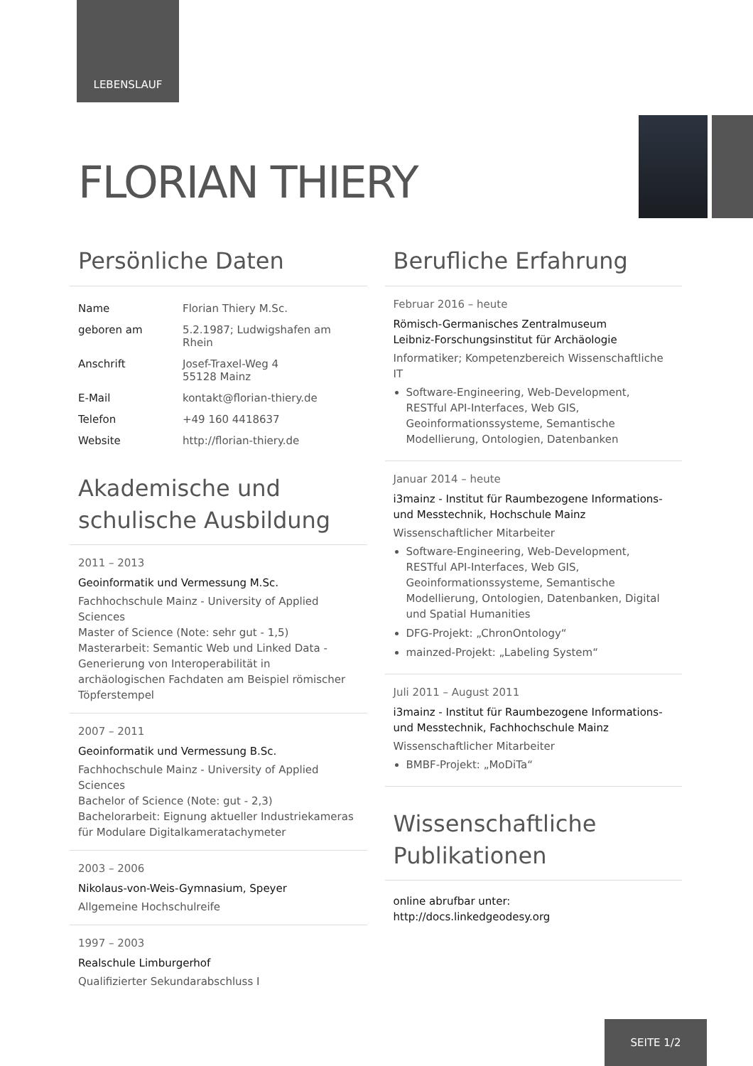LEBENSLAUF
FLORIAN THIERY
Persönliche Daten
| Name | Florian Thiery M.Sc. |
| geboren am | 5.2.1987; Ludwigshafen am Rhein |
| Anschrift | Josef-Traxel-Weg 4 55128 Mainz |
| E-Mail | kontakt@florian-thiery.de |
| Telefon | +49 160 4418637 |
| Website | http://florian-thiery.de |
Akademische und schulische Ausbildung
2011 – 2013
Geoinformatik und Vermessung M.Sc.
Fachhochschule Mainz - University of Applied Sciences
Master of Science (Note: sehr gut - 1,5)
Masterarbeit: Semantic Web und Linked Data - Generierung von Interoperabilität in archäologischen Fachdaten am Beispiel römischer Töpferstempel
2007 – 2011
Geoinformatik und Vermessung B.Sc.
Fachhochschule Mainz - University of Applied Sciences
Bachelor of Science (Note: gut - 2,3)
Bachelorarbeit: Eignung aktueller Industriekameras für Modulare Digitalkameratachymeter
2003 – 2006
Nikolaus-von-Weis-Gymnasium, Speyer
Allgemeine Hochschulreife
1997 – 2003
Realschule Limburgerhof
Qualifizierter Sekundarabschluss I
Berufliche Erfahrung
Februar 2016 – heute
Römisch-Germanisches Zentralmuseum
Leibniz-Forschungsinstitut für Archäologie
Informatiker; Kompetenzbereich Wissenschaftliche IT
Software-Engineering, Web-Development, RESTful API-Interfaces, Web GIS, Geoinformationssysteme, Semantische Modellierung, Ontologien, Datenbanken
Januar 2014 – heute
i3mainz - Institut für Raumbezogene Informations- und Messtechnik, Hochschule Mainz
Wissenschaftlicher Mitarbeiter
Software-Engineering, Web-Development, RESTful API-Interfaces, Web GIS, Geoinformationssysteme, Semantische Modellierung, Ontologien, Datenbanken, Digital und Spatial Humanities
DFG-Projekt: „ChronOntology“
mainzed-Projekt: „Labeling System“
Juli 2011 – August 2011
i3mainz - Institut für Raumbezogene Informations- und Messtechnik, Fachhochschule Mainz
Wissenschaftlicher Mitarbeiter
BMBF-Projekt: „MoDiTa“
Wissenschaftliche Publikationen
online abrufbar unter:
http://docs.linkedgeodesy.org
SEITE 1/2